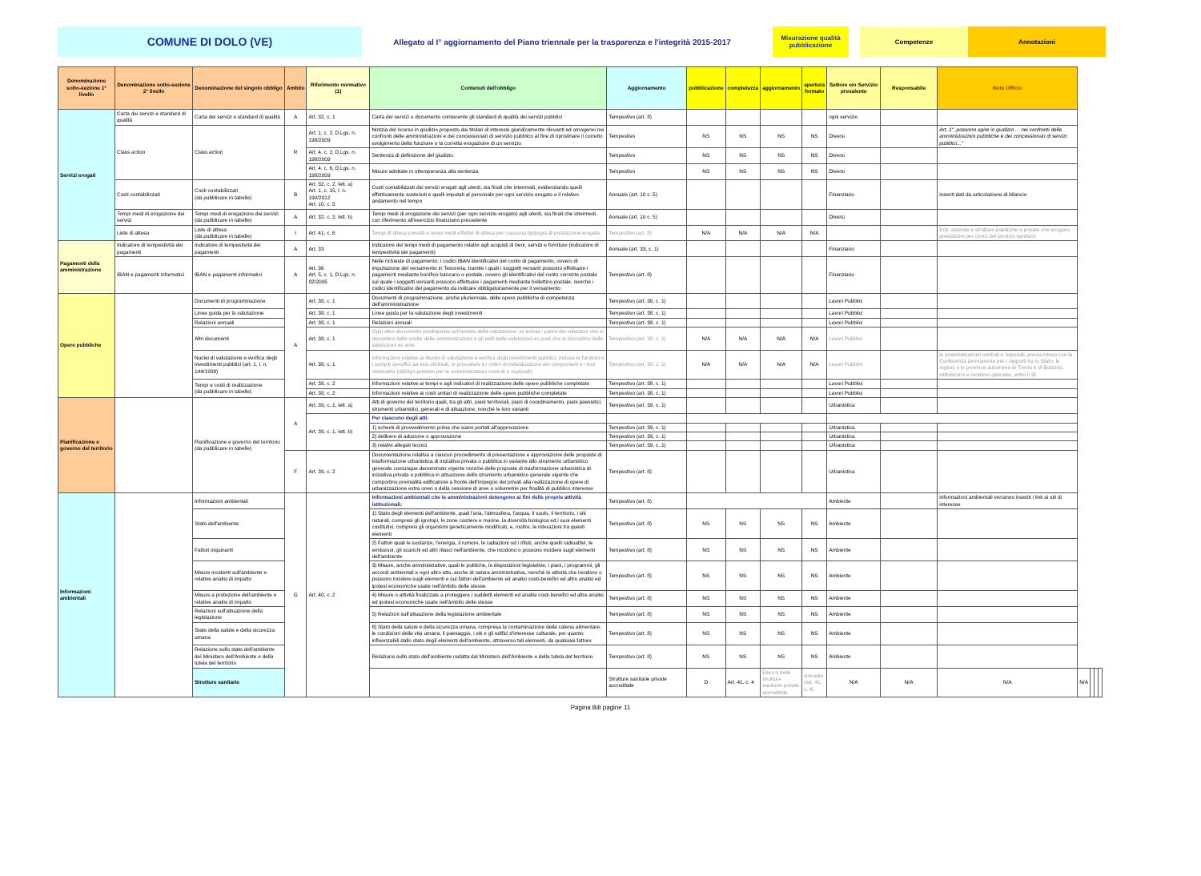COMUNE DI DOLO (VE)
Allegato al I° aggiornamento del Piano triennale per la trasparenza e l'integrità 2015-2017
Misurazione qualità pubblicazione
Competenze Annotazioni
| Denominazione sotto-sezione 1° livello | Denominazione sotto-sezione 2° livello | Denominazione del singolo obbligo | Ambito | Riferimento normativo (1) | Contenuti dell'obbligo | Aggiornamento | pubblicazione | completezza | aggiornamento | apertura formato | Settore e/o Servizio prevalente | Responsabile | Note Ufficio | | | | |
| --- | --- | --- | --- | --- | --- | --- | --- | --- | --- | --- | --- | --- | --- | --- | --- | --- | --- |
| Servizi erogati | Carta dei servizi e standard di qualità | Carta dei servizi e standard di qualità | A | Art. 32, c. 1 | Carta dei servizi o documento contenente gli standard di qualità dei servizi pubblici | Tempestivo (art. 8) | | | | | ogni servizio | | | | | | |
| | Class action | Class action | R | Art. 1, c. 2, D.Lgs. n. 198/2009 | Notizia del ricorso in giudizio proposto dai titolari di interessi giuridicamente rilevanti ed omogenei nei confronti delle amministrazioni e dei concessionari di servizio pubblico al fine di ripristinare il corretto svolgimento della funzione o la corretta erogazione di un servizio | Tempestivo | NS | NS | NS | NS | Diversi | | Art. 1"..possono agire in giudizio ... nei confronti delle amministrazioni pubbliche e dei concessionari di servizi pubblici..." | | | | |
| | | | | Art. 4, c. 2, D.Lgs. n. 198/2009 | Sentenza di definizione del giudizio | Tempestivo | NS | NS | NS | NS | Diversi | | | | | | |
| | | | | Art. 4, c. 6, D.Lgs. n. 198/2009 | Misure adottate in ottemperanza alla sentenza | Tempestivo | NS | NS | NS | NS | Diversi | | | | | | |
| | Costi contabilizzati | Costi contabilizzati (da pubblicare in tabelle) | B | Art. 32, c. 2, lett. a) Art. 1, c. 15, l. n. 190/2012 Art. 10, c. 5 | Costi contabilizzati dei servizi erogati agli utenti, sia finali che intermedi, evidenziando quelli effettivamente sostenuti e quelli imputati al personale per ogni servizio erogato e il relativo andamento nel tempo | Annuale (art. 10 c. 5) | | | | | Finanziario | | inseriti dati da articolazione di bilancio | | | | |
| | Tempi medi di erogazione dei servizi | Tempi medi di erogazione dei servizi (da pubblicare in tabelle) | A | Art. 32, c. 2, lett. b) | Tempi medi di erogazione dei servizi (per ogni servizio erogato) agli utenti, sia finali che intermedi, con riferimento all'esercizio finanziario precedente | Annuale (art. 10 c. 5) | | | | | Diversi | | | | | | |
| | Liste di attesa | Liste di attesa (da pubblicare in tabelle) | I | Art. 41, c. 6 | Tempi di attesa previsti e tempi medi effettivi di attesa per ciascuna tipologia di prestazione erogata | Tempestivo (art. 8) | N/A | N/A | N/A | N/A | | | Enti, aziende e strutture pubbliche e private che erogano prestazioni per conto del servizio sanitario | | | | |
| Pagamenti della amministrazione | Indicatore di tempestività dei pagamenti | Indicatore di tempestività dei pagamenti | A | Art. 33 | Indicatore dei tempi medi di pagamento relativi agli acquisti di beni, servizi e forniture (indicatore di tempestività dei pagamenti) | Annuale (art. 33, c. 1) | | | | | Finanziario | | | | | | |
| | IBAN e pagamenti informatici | IBAN e pagamenti informatici | A | Art. 36 Art. 5, c. 1, D.Lgs. n. 82/2005 | Nelle richieste di pagamento: i codici IBAN identificativi del conto di pagamento, ovvero di imputazione del versamento in Tesoreria, tramite i quali i soggetti versanti possono effettuare i pagamenti mediante bonifico bancario o postale, ovvero gli identificativi del conto corrente postale sul quale i soggetti versanti possono effettuare i pagamenti mediante bollettino postale, nonchè i codici identificativi del pagamento da indicare obbligatoriamente per il versamento | Tempestivo (art. 8) | | | | | Finanziario | | | | | | |
| Opere pubbliche | | Documenti di programmazione | A | Art. 38, c. 1 | Documenti di programmazione, anche pluriennale, delle opere pubbliche di competenza dell'amministrazione | Tempestivo (art. 38, c. 1) | | | | | Lavori Pubblici | | | | | | |
| | | Linee guida per la valutazione | | Art. 38, c. 1 | Linee guida per la valutazione degli investimenti | Tempestivo (art. 38, c. 1) | | | | | Lavori Pubblici | | | | | | |
| | | Relazioni annuali | | Art. 38, c. 1 | Relazioni annuali | Tempestivo (art. 38, c. 1) | | | | | Lavori Pubblici | | | | | | |
| | | Altri documenti | | Art. 38, c. 1 | Ogni altro documento predisposto nell'ambito della valutazione, ivi inclusi i pareri dei valutatori che si discostino dalle scelte delle amministrazioni e gli esiti delle valutazioni ex post che si discostino dalle valutazioni ex ante | Tempestivo (art. 38, c. 1) | N/A | N/A | N/A | N/A | Lavori Pubblici | | | | | | |
| | | Nuclei di valutazione e verifica degli investimenti pubblici (art. 1, l. n. 144/1999) | | Art. 38, c. 1 | Informazioni relative ai Nuclei di valutazione e verifica degli investimenti pubblici, incluse le funzioni e i compiti specifici ad essi attribuiti, le procedure e i criteri di individuazione dei componenti e i loro nominativi (obbligo previsto per le amministrazioni centrali e regionali) | Tempestivo (art. 38, c. 1) | N/A | N/A | N/A | N/A | Lavori Pubblici | | le amministrazioni centrali e regionali, previa intesa con la Conferenza permanente per i rapporti tra lo Stato, le regioni e le province autonome di Trento e di Bolzano, istituiscono e rendono operativi, entro il 31 | | | | |
| | | Tempi e costi di realizzazione (da pubblicare in tabelle) | | Art. 38, c. 2 | Informazioni relative ai tempi e agli indicatori di realizzazione delle opere pubbliche completate | Tempestivo (art. 38, c. 1) | | | | | Lavori Pubblici | | | | | | |
| | | | | Art. 38, c. 2 | Informazioni relative ai costi unitari di realizzazione delle opere pubbliche completate | Tempestivo (art. 38, c. 1) | | | | | Lavori Pubblici | | | | | | |
| Pianificazione e governo del territorio | | Pianificazione e governo del territorio (da pubblicare in tabelle) | A | Art. 39, c. 1, lett. a) | Atti di governo del territorio quali, tra gli altri, piani territoriali, piani di coordinamento, piani paesistici, strumenti urbanistici, generali e di attuazione, nonché le loro varianti | Tempestivo (art. 39, c. 1) | | | | | Urbanistica | | | | | | |
| | | | | Art. 39, c. 1, lett. b) | Per ciascuno degli atti: | | | | | | | | | | | | |
| | | | | | 1) schemi di provvedimento prima che siano portati all'approvazione | Tempestivo (art. 39, c. 1) | | | | | Urbanistica | | | | | | |
| | | | | | 2) delibere di adozione o approvazione | Tempestivo (art. 39, c. 1) | | | | | Urbanistica | | | | | | |
| | | | | | 3) relativi allegati tecnici | Tempestivo (art. 39, c. 1) | | | | | Urbanistica | | | | | | |
| | | | F | Art. 39, c. 2 | Documentazione relativa a ciascun procedimento di presentazione e approvazione delle proposte di trasformazione urbanistica di iniziativa privata o pubblica in variante allo strumento urbanistico generale comunque denominato vigente nonché delle proposte di trasformazione urbanistica di iniziativa privata o pubblica in attuazione dello strumento urbanistico generale vigente che comportino premialità edificatorie a fronte dell'impegno dei privati alla realizzazione di opere di urbanizzazione extra oneri o della cessione di aree o volumetrie per finalità di pubblico interesse | Tempestivo (art. 8) | | | | | Urbanistica | | | | | | |
| Informazioni ambientali | | Informazioni ambientali | G | Art. 40, c. 2 | Informazioni ambientali che le amministrazioni detengono ai fini delle proprie attività istituzionali: | Tempestivo (art. 8) | | | | | Ambiente | | informazioni ambientali verranno inseriti i link ai siti di interesse | | | | |
| | | Stato dell'ambiente | | | 1) Stato degli elementi dell'ambiente, quali l'aria, l'atmosfera, l'acqua, il suolo, il territorio, i siti naturali, compresi gli igrotopi, le zone costiere e marine, la diversità biologica ed i suoi elementi costitutivi, compresi gli organismi geneticamente modificati, e, inoltre, le interazioni tra questi elementi | Tempestivo (art. 8) | NS | NS | NS | NS | Ambiente | | | | | | |
| | | Fattori inquinanti | | | 2) Fattori quali le sostanze, l'energia, il rumore, le radiazioni od i rifiuti, anche quelli radioattivi, le emissioni, gli scarichi ed altri rilasci nell'ambiente, che incidono o possono incidere sugli elementi dell'ambiente | Tempestivo (art. 8) | NS | NS | NS | NS | Ambiente | | | | | | |
| | | Misure incidenti sull'ambiente e relative analisi di impatto | | | 3) Misure, anche amministrative, quali le politiche, le disposizioni legislative, i piani, i programmi, gli accordi ambientali e ogni altro atto, anche di natura amministrativa, nonché le attività che incidono o possono incidere sugli elementi e sui fattori dell'ambiente ed analisi costi-benefici ed altre analisi ed ipotesi economiche usate nell'àmbito delle stesse | Tempestivo (art. 8) | NS | NS | NS | NS | Ambiente | | | | | | |
| | | Misure a protezione dell'ambiente e relative analisi di impatto | | | 4) Misure o attività finalizzate a proteggere i suddetti elementi ed analisi costi-benefici ed altre analisi ed ipotesi economiche usate nell'àmbito delle stesse | Tempestivo (art. 8) | NS | NS | NS | NS | Ambiente | | | | | | |
| | | Relazioni sull'attuazione della legislazione | | | 5) Relazioni sull'attuazione della legislazione ambientale | Tempestivo (art. 8) | NS | NS | NS | NS | Ambiente | | | | | | |
| | | Stato della salute e della sicurezza umana | | | 6) Stato della salute e della sicurezza umana, compresa la contaminazione della catena alimentare, le condizioni della vita umana, il paesaggio, i siti e gli edifici d'interesse culturale, per quanto influenzabili dallo stato degli elementi dell'ambiente, attraverso tali elementi, da qualsiasi fattore | Tempestivo (art. 8) | NS | NS | NS | NS | Ambiente | | | | | | |
| | | Relazione sullo stato dell'ambiente del Ministero dell'Ambiente e della tutela del territorio | | | Relazione sullo stato dell'ambiente redatta dal Ministero dell'Ambiente e della tutela del territorio | Tempestivo (art. 8) | NS | NS | NS | NS | Ambiente | | | | | | |
| | | Strutture sanitarie | | | | Strutture sanitarie private accreditate | D | Art. 41, c. 4 | Elenco delle strutture sanitarie private accreditate | Annuale (art. 41, c. 4) | N/A | N/A | N/A | N/A | | | |
Pagina 8di pagine 11